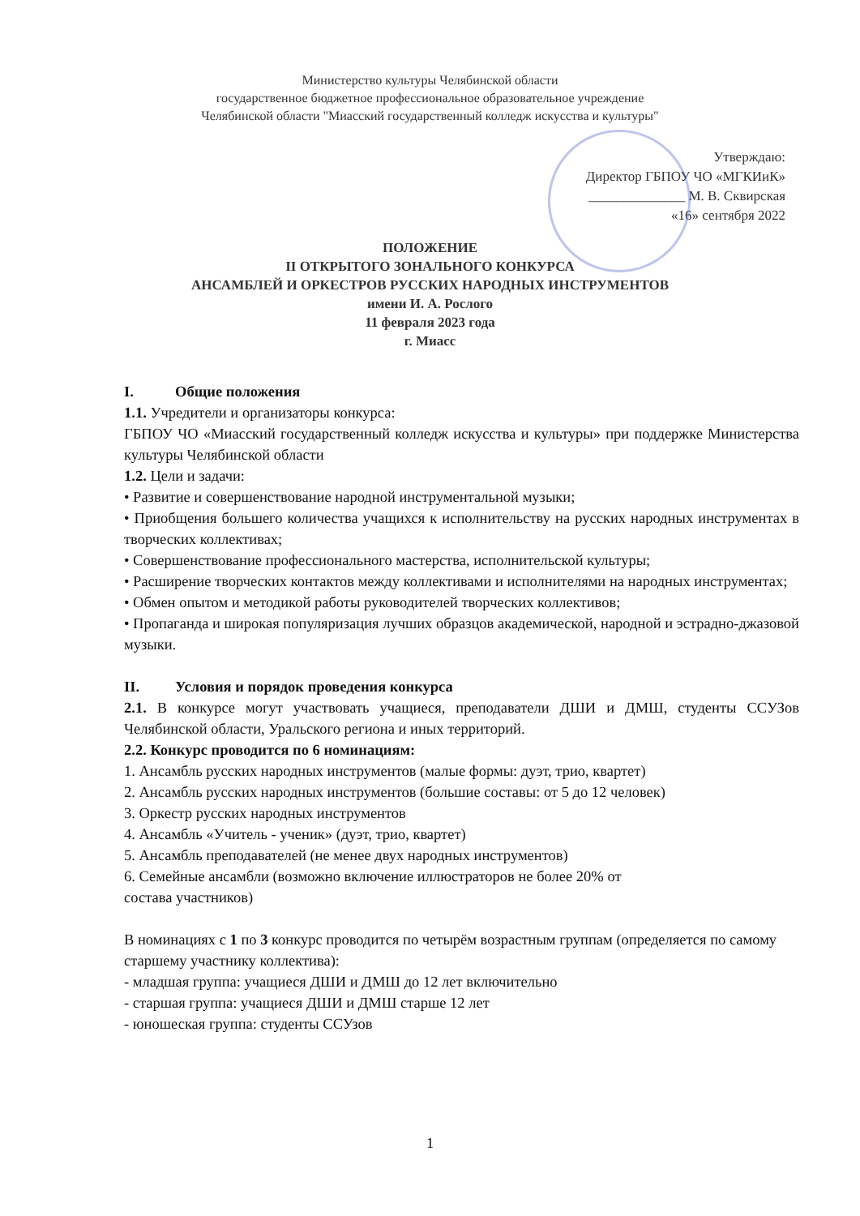Министерство культуры Челябинской области
государственное бюджетное профессиональное образовательное учреждение
Челябинской области "Миасский государственный колледж искусства и культуры"
Утверждаю:
Директор ГБПОУ ЧО «МГКИиК»
______________ М. В. Сквирская
«16» сентября 2022
ПОЛОЖЕНИЕ
II ОТКРЫТОГО ЗОНАЛЬНОГО КОНКУРСА
АНСАМБЛЕЙ И ОРКЕСТРОВ РУССКИХ НАРОДНЫХ ИНСТРУМЕНТОВ
имени И. А. Рослого
11 февраля 2023 года
г. Миасс
I. Общие положения
1.1. Учредители и организаторы конкурса:
ГБПОУ ЧО «Миасский государственный колледж искусства и культуры» при поддержке Министерства культуры Челябинской области
1.2. Цели и задачи:
• Развитие и совершенствование народной инструментальной музыки;
• Приобщения большего количества учащихся к исполнительству на русских народных инструментах в творческих коллективах;
• Совершенствование профессионального мастерства, исполнительской культуры;
• Расширение творческих контактов между коллективами и исполнителями на народных инструментах;
• Обмен опытом и методикой работы руководителей творческих коллективов;
• Пропаганда и широкая популяризация лучших образцов академической, народной и эстрадно-джазовой музыки.
II. Условия и порядок проведения конкурса
2.1. В конкурсе могут участвовать учащиеся, преподаватели ДШИ и ДМШ, студенты ССУЗов Челябинской области, Уральского региона и иных территорий.
2.2. Конкурс проводится по 6 номинациям:
1. Ансамбль русских народных инструментов (малые формы: дуэт, трио, квартет)
2. Ансамбль русских народных инструментов (большие составы: от 5 до 12 человек)
3. Оркестр русских народных инструментов
4. Ансамбль «Учитель - ученик» (дуэт, трио, квартет)
5. Ансамбль преподавателей (не менее двух народных инструментов)
6. Семейные ансамбли (возможно включение иллюстраторов не более 20% от
состава участников)
В номинациях с 1 по 3 конкурс проводится по четырём возрастным группам (определяется по самому старшему участнику коллектива):
- младшая группа: учащиеся ДШИ и ДМШ до 12 лет включительно
- старшая группа: учащиеся ДШИ и ДМШ старше 12 лет
- юношеская группа: студенты ССУзов
1